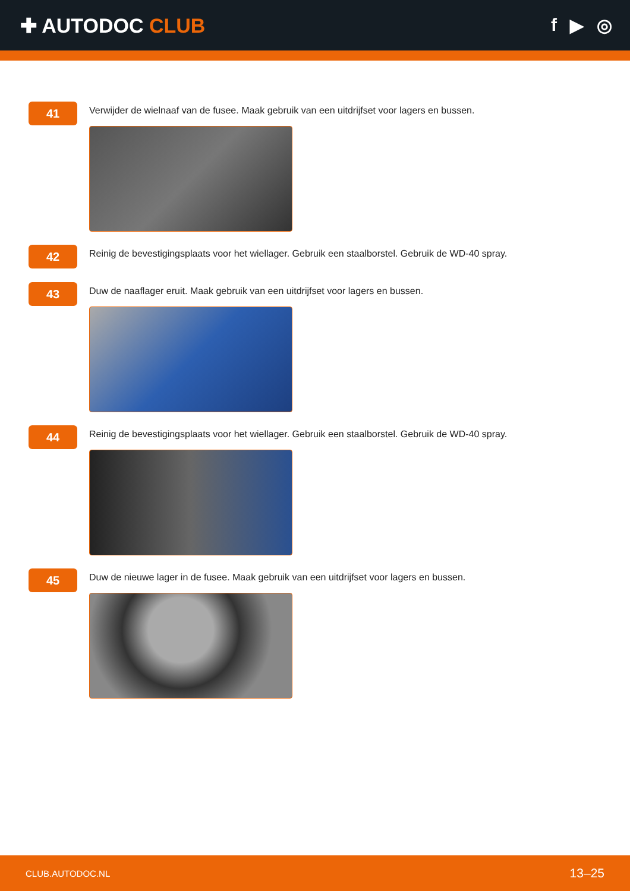✚ AUTODOC CLUB f ▶ ◎
41
Verwijder de wielnaaf van de fusee. Maak gebruik van een uitdrijfset voor lagers en bussen.
42
Reinig de bevestigingsplaats voor het wiellager. Gebruik een staalborstel. Gebruik de WD-40 spray.
43
Duw de naaflager eruit. Maak gebruik van een uitdrijfset voor lagers en bussen.
44
Reinig de bevestigingsplaats voor het wiellager. Gebruik een staalborstel. Gebruik de WD-40 spray.
45
Duw de nieuwe lager in de fusee. Maak gebruik van een uitdrijfset voor lagers en bussen.
CLUB.AUTODOC.NL 13–25